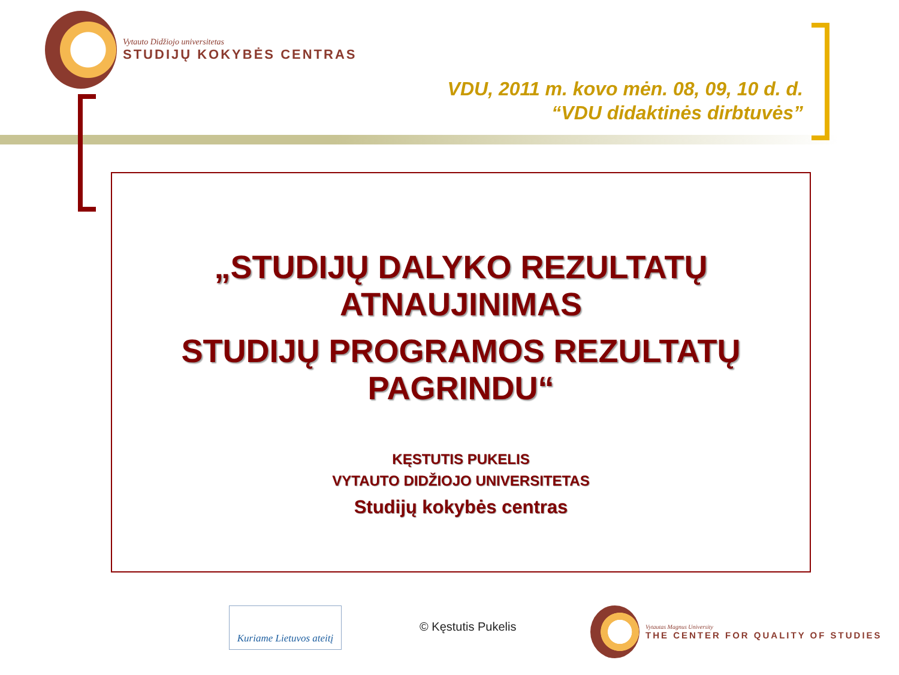Vytauto Didžiojo universitetas
STUDIJŲ KOKYBĖS CENTRAS
VDU, 2011 m. kovo mėn. 08, 09, 10 d. d.
“VDU didaktinės dirbtuvės”
„STUDIJŲ DALYKO REZULTATŲ
ATNAUJINIMAS
STUDIJŲ PROGRAMOS REZULTATŲ
PAGRINDU“
KĘSTUTIS PUKELIS
VYTAUTO DIDŽIOJO UNIVERSITETAS
Studijų kokybės centras
Kuriame Lietuvos ateitį
© Kęstutis Pukelis
Vytautas Magnus University
THE CENTER FOR QUALITY OF STUDIES